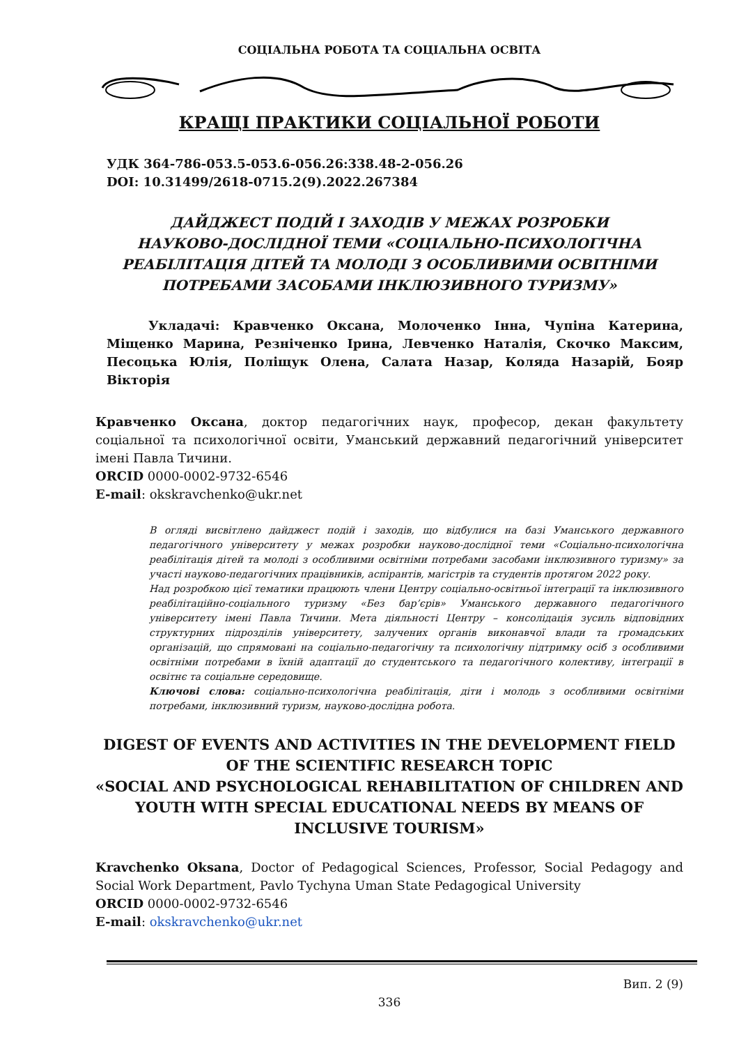СОЦІАЛЬНА РОБОТА ТА СОЦІАЛЬНА ОСВІТА
КРАЩІ ПРАКТИКИ СОЦІАЛЬНОЇ РОБОТИ
УДК 364-786-053.5-053.6-056.26:338.48-2-056.26
DOI: 10.31499/2618-0715.2(9).2022.267384
ДАЙДЖЕСТ ПОДІЙ І ЗАХОДІВ У МЕЖАХ РОЗРОБКИ
НАУКОВО-ДОСЛІДНОЇ ТЕМИ «СОЦІАЛЬНО-ПСИХОЛОГІЧНА
РЕАБІЛІТАЦІЯ ДІТЕЙ ТА МОЛОДІ З ОСОБЛИВИМИ ОСВІТНІМИ
ПОТРЕБАМИ ЗАСОБАМИ ІНКЛЮЗИВНОГО ТУРИЗМУ»
Укладачі: Кравченко Оксана, Молоченко Інна, Чупіна Катерина, Міщенко Марина, Резніченко Ірина, Левченко Наталія, Скочко Максим, Песоцька Юлія, Поліщук Олена, Салата Назар, Коляда Назарій, Бояр Вікторія
Кравченко Оксана, доктор педагогічних наук, професор, декан факультету соціальної та психологічної освіти, Уманський державний педагогічний університет імені Павла Тичини.
ORCID 0000-0002-9732-6546
E-mail: okskravchenko@ukr.net
В огляді висвітлено дайджест подій і заходів, що відбулися на базі Уманського державного педагогічного університету у межах розробки науково-дослідної теми «Соціально-психологічна реабілітація дітей та молоді з особливими освітніми потребами засобами інклюзивного туризму» за участі науково-педагогічних працівників, аспірантів, магістрів та студентів протягом 2022 року.
Над розробкою цієї тематики працюють члени Центру соціально-освітньої інтеграції та інклюзивного реабілітаційно-соціального туризму «Без бар’єрів» Уманського державного педагогічного університету імені Павла Тичини. Мета діяльності Центру – консолідація зусиль відповідних структурних підрозділів університету, залучених органів виконавчої влади та громадських організацій, що спрямовані на соціально-педагогічну та психологічну підтримку осіб з особливими освітніми потребами в їхній адаптації до студентського та педагогічного колективу, інтеграції в освітнє та соціальне середовище.
Ключові слова: соціально-психологічна реабілітація, діти і молодь з особливими освітніми потребами, інклюзивний туризм, науково-дослідна робота.
DIGEST OF EVENTS AND ACTIVITIES IN THE DEVELOPMENT FIELD OF THE SCIENTIFIC RESEARCH TOPIC
«SOCIAL AND PSYCHOLOGICAL REHABILITATION OF CHILDREN AND YOUTH WITH SPECIAL EDUCATIONAL NEEDS BY MEANS OF INCLUSIVE TOURISM»
Kravchenko Oksana, Doctor of Pedagogical Sciences, Professor, Social Pedagogy and Social Work Department, Pavlo Tychyna Uman State Pedagogical University
ORCID 0000-0002-9732-6546
E-mail: okskravchenko@ukr.net
Вип. 2 (9)
336